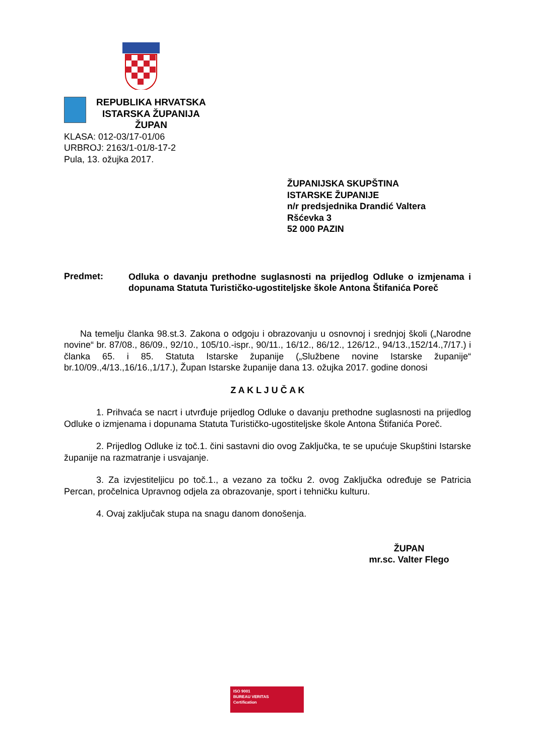REPUBLIKA HRVATSKA
ISTARSKA ŽUPANIJA
ŽUPAN
KLASA: 012-03/17-01/06
URBROJ: 2163/1-01/8-17-2
Pula, 13. ožujka 2017.
ŽUPANIJSKA SKUPŠTINA
ISTARSKE ŽUPANIJE
n/r predsjednika Drandić Valtera
Ršćevka 3
52 000 PAZIN
Predmet:
Odluka o davanju prethodne suglasnosti na prijedlog Odluke o izmjenama i dopunama Statuta Turističko-ugostiteljske škole Antona Štifanića Poreč
Na temelju članka 98.st.3. Zakona o odgoju i obrazovanju u osnovnoj i srednjoj školi („Narodne novine“ br. 87/08., 86/09., 92/10., 105/10.-ispr., 90/11., 16/12., 86/12., 126/12., 94/13.,152/14.,7/17.) i članka 65. i 85. Statuta Istarske županije („Službene novine Istarske županije“ br.10/09.,4/13.,16/16.,1/17.), Župan Istarske županije dana 13. ožujka 2017. godine donosi
Z A K L J U Č A K
1. Prihvaća se nacrt i utvrđuje prijedlog Odluke o davanju prethodne suglasnosti na prijedlog Odluke o izmjenama i dopunama Statuta Turističko-ugostiteljske škole Antona Štifanića Poreč.
2. Prijedlog Odluke iz toč.1. čini sastavni dio ovog Zaključka, te se upućuje Skupštini Istarske županije na razmatranje i usvajanje.
3. Za izvjestiteljicu po toč.1., a vezano za točku 2. ovog Zaključka određuje se Patricia Percan, pročelnica Upravnog odjela za obrazovanje, sport i tehničku kulturu.
4. Ovaj zaključak stupa na snagu danom donošenja.
ŽUPAN
mr.sc. Valter Flego
ISO 9001
BUREAU VERITAS
Certification